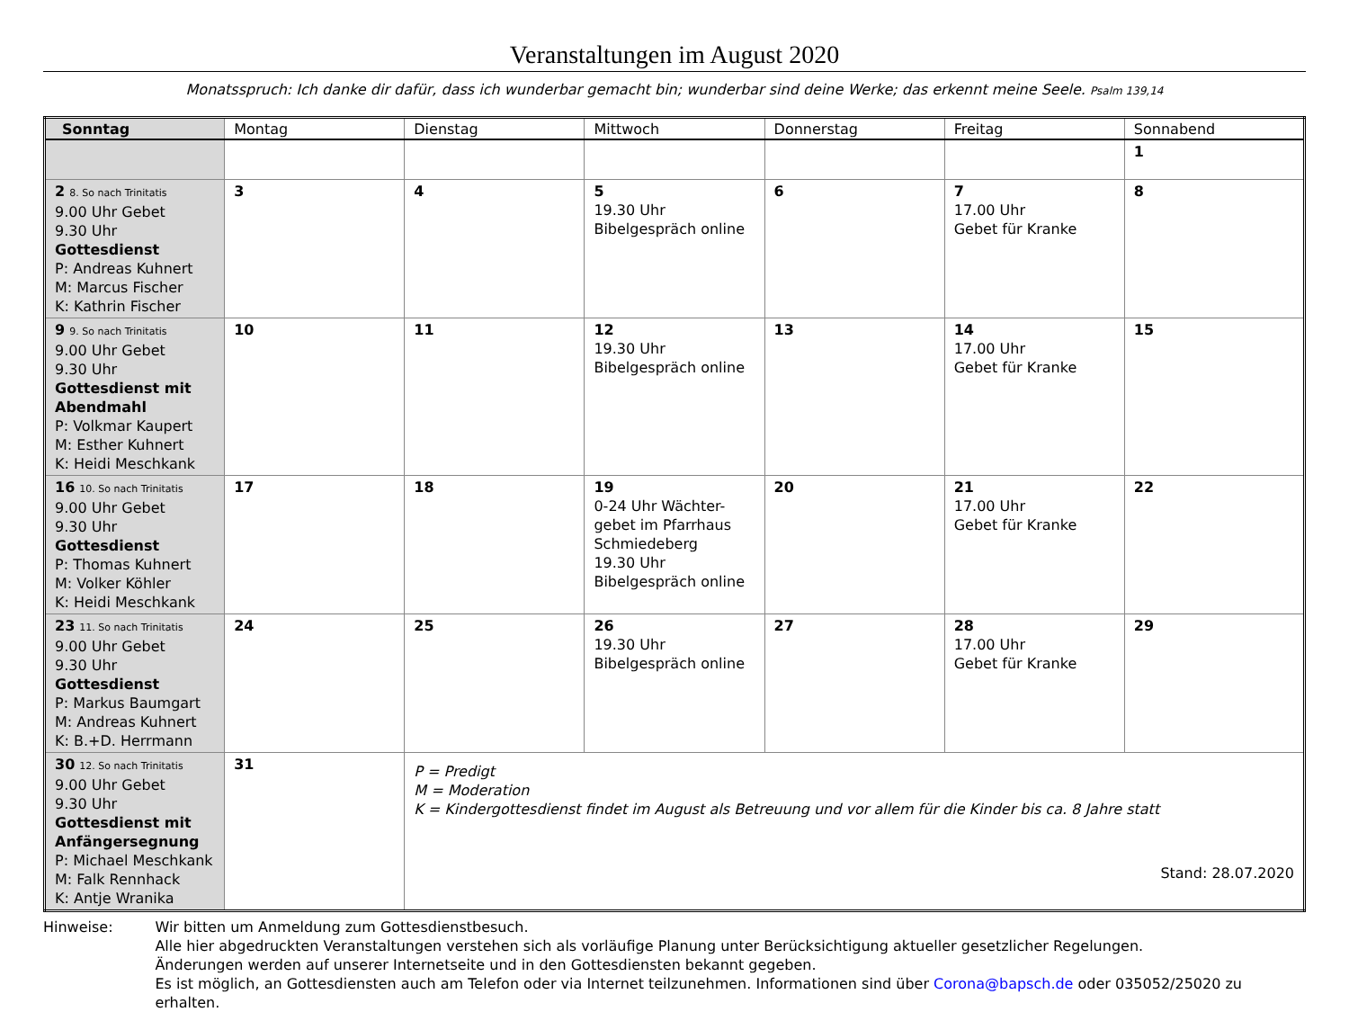Veranstaltungen im August 2020
Monatsspruch: Ich danke dir dafür, dass ich wunderbar gemacht bin; wunderbar sind deine Werke; das erkennt meine Seele. Psalm 139,14
| Sonntag | Montag | Dienstag | Mittwoch | Donnerstag | Freitag | Sonnabend |
| --- | --- | --- | --- | --- | --- | --- |
| | | | | | | 1 |
| 2 8. So nach Trinitatis 9.00 Uhr Gebet 9.30 Uhr Gottesdienst P: Andreas Kuhnert M: Marcus Fischer K: Kathrin Fischer | 3 | 4 | 5 19.30 Uhr Bibelgespräch online | 6 | 7 17.00 Uhr Gebet für Kranke | 8 |
| 9 9. So nach Trinitatis 9.00 Uhr Gebet 9.30 Uhr Gottesdienst mit Abendmahl P: Volkmar Kaupert M: Esther Kuhnert K: Heidi Meschkank | 10 | 11 | 12 19.30 Uhr Bibelgespräch online | 13 | 14 17.00 Uhr Gebet für Kranke | 15 |
| 16 10. So nach Trinitatis 9.00 Uhr Gebet 9.30 Uhr Gottesdienst P: Thomas Kuhnert M: Volker Köhler K: Heidi Meschkank | 17 | 18 | 19 0-24 Uhr Wächter-gebet im Pfarrhaus Schmiedeberg 19.30 Uhr Bibelgespräch online | 20 | 21 17.00 Uhr Gebet für Kranke | 22 |
| 23 11. So nach Trinitatis 9.00 Uhr Gebet 9.30 Uhr Gottesdienst P: Markus Baumgart M: Andreas Kuhnert K: B.+D. Herrmann | 24 | 25 | 26 19.30 Uhr Bibelgespräch online | 27 | 28 17.00 Uhr Gebet für Kranke | 29 |
| 30 12. So nach Trinitatis 9.00 Uhr Gebet 9.30 Uhr Gottesdienst mit Anfängersegnung P: Michael Meschkank M: Falk Rennhack K: Antje Wranika | 31 | P = Predigt M = Moderation K = Kindergottesdienst findet im August als Betreuung und vor allem für die Kinder bis ca. 8 Jahre statt Stand: 28.07.2020 | | | | |
Hinweise: Wir bitten um Anmeldung zum Gottesdienstbesuch.
Alle hier abgedruckten Veranstaltungen verstehen sich als vorläufige Planung unter Berücksichtigung aktueller gesetzlicher Regelungen.
Änderungen werden auf unserer Internetseite und in den Gottesdiensten bekannt gegeben.
Es ist möglich, an Gottesdiensten auch am Telefon oder via Internet teilzunehmen. Informationen sind über Corona@bapsch.de oder 035052/25020 zu erhalten.